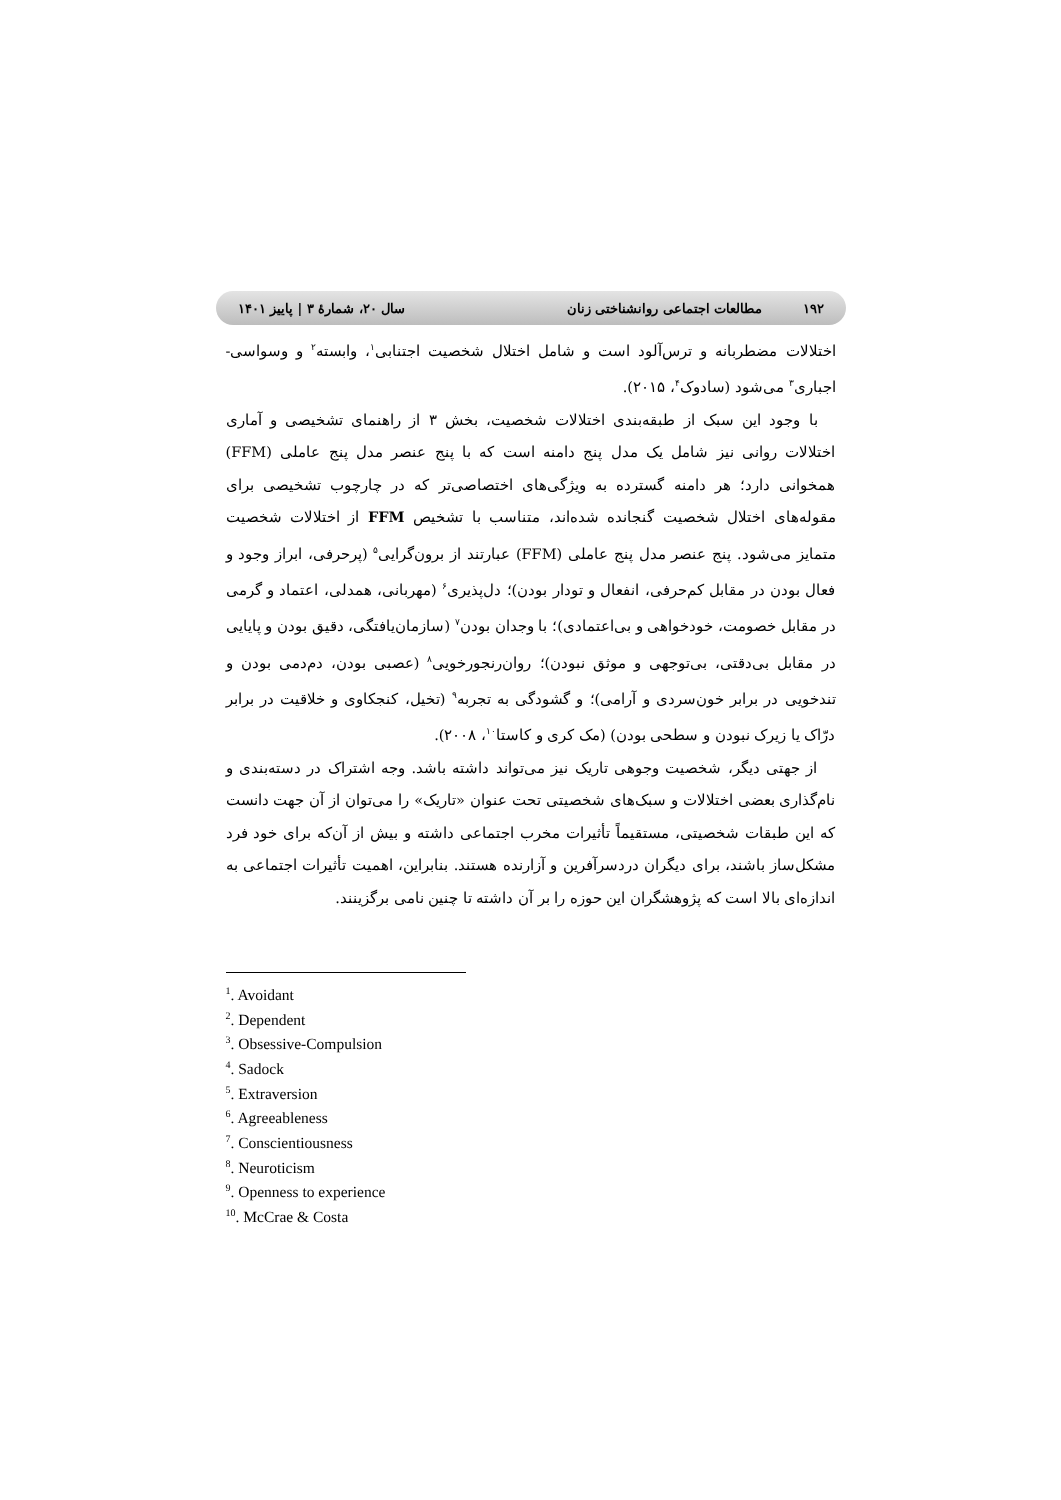۱۹۲ مطالعات اجتماعی روانشناختی زنان
سال ۲۰، شمارهٔ ۳ | پاییز ۱۴۰۱
اختلالات مضطربانه و ترس‌آلود است و شامل اختلال شخصیت اجتنابی<sup>۱</sup>، وابسته<sup>۲</sup> و وسواسی- اجباری<sup>۳</sup> می‌شود (سادوک<sup>۴</sup>، ۲۰۱۵).
با وجود این سبک از طبقه‌بندی اختلالات شخصیت، بخش ۳ از راهنمای تشخیصی و آماری اختلالات روانی نیز شامل یک مدل پنج دامنه است که با پنج عنصر مدل پنج عاملی (FFM) همخوانی دارد؛ هر دامنه گسترده به ویژگی‌های اختصاصی‌تر که در چارچوب تشخیصی برای مقوله‌های اختلال شخصیت گنجانده شده‌اند، متناسب با تشخیص FFM از اختلالات شخصیت متمایز می‌شود. پنج عنصر مدل پنج عاملی (FFM) عبارتند از برون‌گرایی<sup>۵</sup> (پرحرفی، ابراز وجود و فعال بودن در مقابل کم‌حرفی، انفعال و تودار بودن)؛ دل‌پذیری<sup>۶</sup> (مهربانی، همدلی، اعتماد و گرمی در مقابل خصومت، خودخواهی و بی‌اعتمادی)؛ با وجدان بودن<sup>۷</sup> (سازمان‌یافتگی، دقیق بودن و پایایی در مقابل بی‌دقتی، بی‌توجهی و موثق نبودن)؛ روان‌رنجورخویی<sup>۸</sup> (عصبی بودن، دم‌دمی بودن و تندخویی در برابر خون‌سردی و آرامی)؛ و گشودگی به تجربه<sup>۹</sup> (تخیل، کنجکاوی و خلاقیت در برابر درّاک یا زیرک نبودن و سطحی بودن) (مک کری و کاستا<sup>۱۰</sup>، ۲۰۰۸).
از جهتی دیگر، شخصیت وجوهی تاریک نیز می‌تواند داشته باشد. وجه اشتراک در دسته‌بندی و نام‌گذاری بعضی اختلالات و سبک‌های شخصیتی تحت عنوان «تاریک» را می‌توان از آن جهت دانست که این طبقات شخصیتی، مستقیماً تأثیرات مخرب اجتماعی داشته و بیش از آن‌که برای خود فرد مشکل‌ساز باشند، برای دیگران دردسرآفرین و آزارنده هستند. بنابراین، اهمیت تأثیرات اجتماعی به اندازه‌ای بالا است که پژوهشگران این حوزه را بر آن داشته تا چنین نامی برگزینند.
<sup>1</sup>. Avoidant
<sup>2</sup>. Dependent
<sup>3</sup>. Obsessive-Compulsion
<sup>4</sup>. Sadock
<sup>5</sup>. Extraversion
<sup>6</sup>. Agreeableness
<sup>7</sup>. Conscientiousness
<sup>8</sup>. Neuroticism
<sup>9</sup>. Openness to experience
<sup>10</sup>. McCrae & Costa